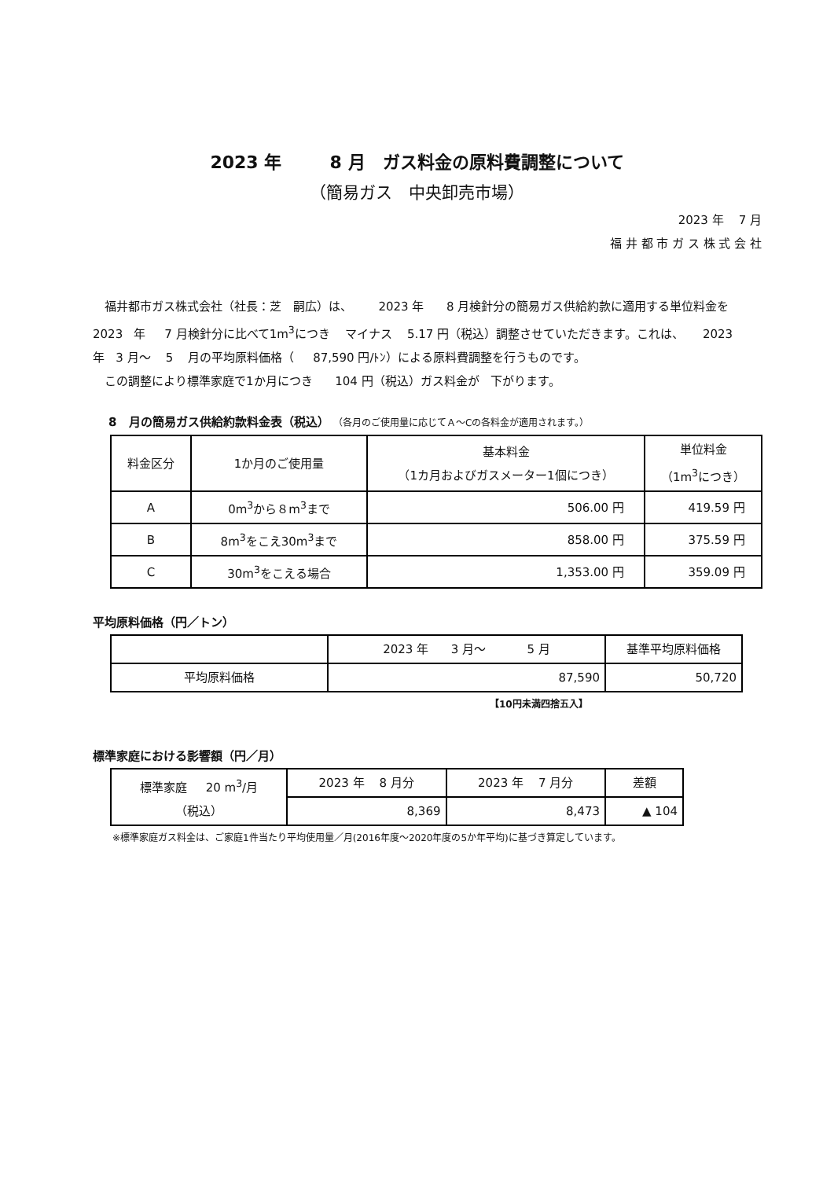2023 年 8 月　ガス料金の原料費調整について
（簡易ガス　中央卸売市場）
2023 年 7 月
福 井 都 市 ガ ス 株 式 会 社
　福井都市ガス株式会社（社長：芝　嗣広）は、 2023 年 8 月検針分の簡易ガス供給約款に適用する単位料金を 2023 年 7 月検針分に比べて1m<sup>3</sup>につき マイナス 5.17 円（税込）調整させていただきます。これは、 2023 年 3 月～ 5 月の平均原料価格（ 87,590 円/ﾄﾝ）による原料費調整を行うものです。
　この調整により標準家庭で1か月につき 104 円（税込）ガス料金が 下がります。
8 月の簡易ガス供給約款料金表（税込） （各月のご使用量に応じてＡ～Cの各料金が適用されます。）
| 料金区分 | 1か月のご使用量 | 基本料金 （1カ月およびガスメーター1個につき） | 単位料金 （1m<sup>3</sup>につき） |
| --- | --- | --- | --- |
| A | 0m<sup>3</sup>から８m<sup>3</sup>まで | 506.00 円 | 419.59 円 |
| B | 8m<sup>3</sup>をこえ30m<sup>3</sup>まで | 858.00 円 | 375.59 円 |
| C | 30m<sup>3</sup>をこえる場合 | 1,353.00 円 | 359.09 円 |
平均原料価格（円／トン）
| | 2023 年 3 月～ 5 月 | 基準平均原料価格 |
| --- | --- | --- |
| 平均原料価格 | 87,590 | 50,720 |
【10円未満四捨五入】
標準家庭における影響額（円／月）
| 標準家庭 20 m<sup>3</sup>/月 （税込） | 2023 年 8 月分 | 2023 年 7 月分 | 差額 |
| | 8,369 | 8,473 | ▲ 104 |
※標準家庭ガス料金は、ご家庭1件当たり平均使用量／月(2016年度～2020年度の5か年平均)に基づき算定しています。